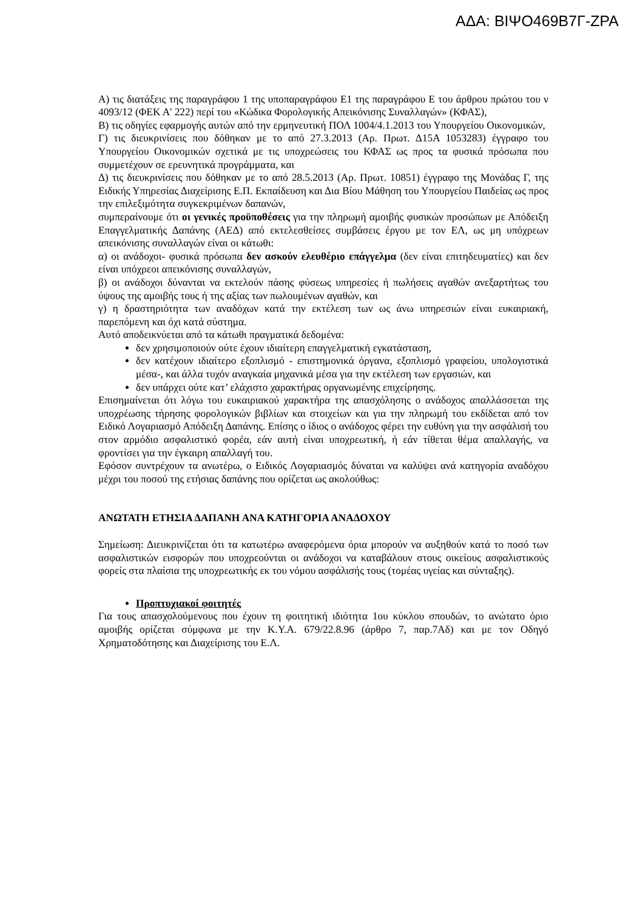ΑΔΑ: ΒΙΨΟ469Β7Γ-ΖΡΑ
Α) τις διατάξεις της παραγράφου 1 της υποπαραγράφου Ε1 της παραγράφου Ε του άρθρου πρώτου του ν 4093/12 (ΦΕΚ Α' 222) περί του «Κώδικα Φορολογικής Απεικόνισης Συναλλαγών» (ΚΦΑΣ),
Β) τις οδηγίες εφαρμογής αυτών από την ερμηνευτική ΠΟΛ 1004/4.1.2013 του Υπουργείου Οικονομικών,
Γ) τις διευκρινίσεις που δόθηκαν με το από 27.3.2013 (Αρ. Πρωτ. Δ15Α 1053283) έγγραφο του Υπουργείου Οικονομικών σχετικά με τις υποχρεώσεις του ΚΦΑΣ ως προς τα φυσικά πρόσωπα που συμμετέχουν σε ερευνητικά προγράμματα, και
Δ) τις διευκρινίσεις που δόθηκαν με το από 28.5.2013 (Αρ. Πρωτ. 10851) έγγραφο της Μονάδας Γ, της Ειδικής Υπηρεσίας Διαχείρισης Ε.Π. Εκπαίδευση και Δια Βίου Μάθηση του Υπουργείου Παιδείας ως προς την επιλεξιμότητα συγκεκριμένων δαπανών,
συμπεραίνουμε ότι οι γενικές προϋποθέσεις για την πληρωμή αμοιβής φυσικών προσώπων με Απόδειξη Επαγγελματικής Δαπάνης (ΑΕΔ) από εκτελεσθείσες συμβάσεις έργου με τον ΕΛ, ως μη υπόχρεων απεικόνισης συναλλαγών είναι οι κάτωθι:
α) οι ανάδοχοι- φυσικά πρόσωπα δεν ασκούν ελευθέριο επάγγελμα (δεν είναι επιτηδευματίες) και δεν είναι υπόχρεοι απεικόνισης συναλλαγών,
β) οι ανάδοχοι δύνανται να εκτελούν πάσης φύσεως υπηρεσίες ή πωλήσεις αγαθών ανεξαρτήτως του ύψους της αμοιβής τους ή της αξίας των πωλουμένων αγαθών, και
γ) η δραστηριότητα των αναδόχων κατά την εκτέλεση των ως άνω υπηρεσιών είναι ευκαιριακή, παρεπόμενη και όχι κατά σύστημα.
Αυτό αποδεικνύεται από τα κάτωθι πραγματικά δεδομένα:
δεν χρησιμοποιούν ούτε έχουν ιδιαίτερη επαγγελματική εγκατάσταση,
δεν κατέχουν ιδιαίτερο εξοπλισμό - επιστημονικά όργανα, εξοπλισμό γραφείου, υπολογιστικά μέσα-, και άλλα τυχόν αναγκαία μηχανικά μέσα για την εκτέλεση των εργασιών, και
δεν υπάρχει ούτε κατ’ ελάχιστο χαρακτήρας οργανωμένης επιχείρησης.
Επισημαίνεται ότι λόγω του ευκαιριακού χαρακτήρα της απασχόλησης ο ανάδοχος απαλλάσσεται της υποχρέωσης τήρησης φορολογικών βιβλίων και στοιχείων και για την πληρωμή του εκδίδεται από τον Ειδικό Λογαριασμό Απόδειξη Δαπάνης. Επίσης ο ίδιος ο ανάδοχος φέρει την ευθύνη για την ασφάλισή του στον αρμόδιο ασφαλιστικό φορέα, εάν αυτή είναι υποχρεωτική, ή εάν τίθεται θέμα απαλλαγής, να φροντίσει για την έγκαιρη απαλλαγή του.
Εφόσον συντρέχουν τα ανωτέρω, ο Ειδικός Λογαριασμός δύναται να καλύψει ανά κατηγορία αναδόχου μέχρι του ποσού της ετήσιας δαπάνης που ορίζεται ως ακολούθως:
ΑΝΩΤΑΤΗ ΕΤΗΣΙΑ ΔΑΠΑΝΗ ΑΝΑ ΚΑΤΗΓΟΡΙΑ ΑΝΑΔΟΧΟΥ
Σημείωση: Διευκρινίζεται ότι τα κατωτέρω αναφερόμενα όρια μπορούν να αυξηθούν κατά το ποσό των ασφαλιστικών εισφορών που υποχρεούνται οι ανάδοχοι να καταβάλουν στους οικείους ασφαλιστικούς φορείς στα πλαίσια της υποχρεωτικής εκ του νόμου ασφάλισής τους (τομέας υγείας και σύνταξης).
Προπτυχιακοί φοιτητές
Για τους απασχολούμενους που έχουν τη φοιτητική ιδιότητα 1ου κύκλου σπουδών, το ανώτατο όριο αμοιβής ορίζεται σύμφωνα με την Κ.Υ.Α. 679/22.8.96 (άρθρο 7, παρ.7Αδ) και με τον Οδηγό Χρηματοδότησης και Διαχείρισης του Ε.Λ.